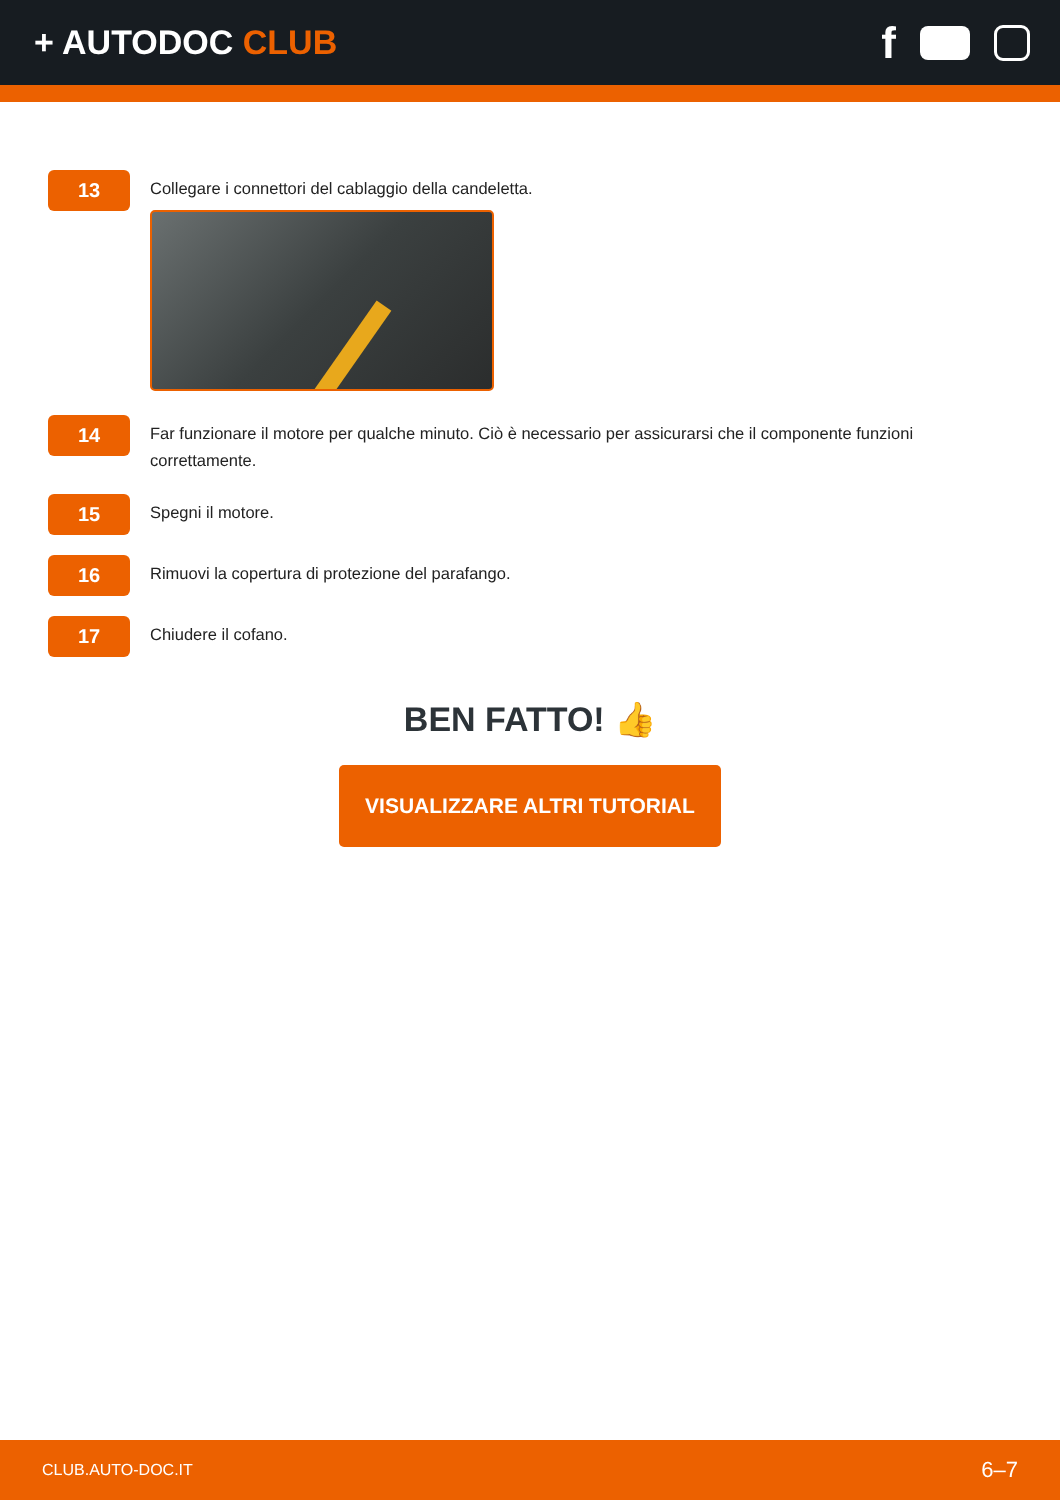+ AUTODOC CLUB
f
13
Collegare i connettori del cablaggio della candeletta.
14
Far funzionare il motore per qualche minuto. Ciò è necessario per assicurarsi che il componente funzioni correttamente.
15
Spegni il motore.
16
Rimuovi la copertura di protezione del parafango.
17
Chiudere il cofano.
BEN FATTO! 👍
VISUALIZZARE ALTRI TUTORIAL
CLUB.AUTO-DOC.IT 6–7